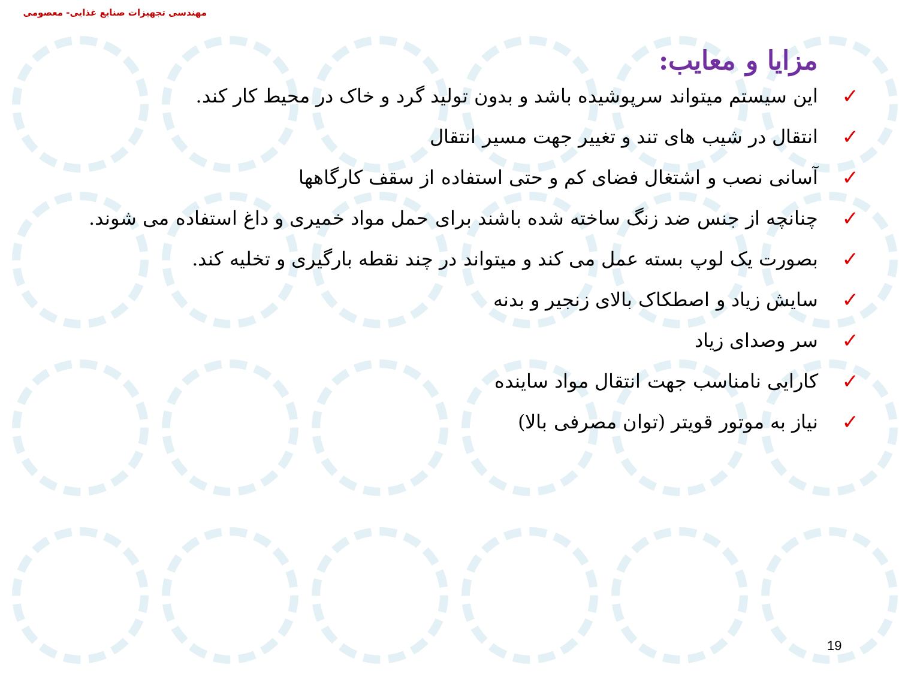مهندسی تجهیزات صنایع غذایی- معصومی
مزایا و معایب:
✓ این سیستم میتواند سرپوشیده باشد و بدون تولید گرد و خاک در محیط کار کند.
✓ انتقال در شیب های تند و تغییر جهت مسیر انتقال
✓ آسانی نصب و اشتغال فضای کم و حتی استفاده از سقف کارگاهها
✓ چنانچه از جنس ضد زنگ ساخته شده باشند برای حمل مواد خمیری و داغ استفاده می شوند.
✓ بصورت یک لوپ بسته عمل می کند و میتواند در چند نقطه بارگیری و تخلیه کند.
✓ سایش زیاد و اصطکاک بالای زنجیر و بدنه
✓ سر وصدای زیاد
✓ کارایی نامناسب جهت انتقال مواد ساینده
✓ نیاز به موتور قویتر (توان مصرفی بالا)
19